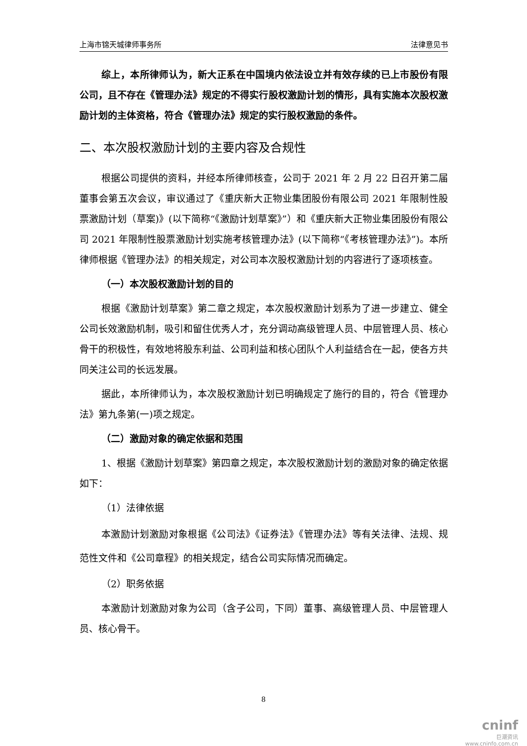上海市锦天城律师事务所 法律意见书
综上，本所律师认为，新大正系在中国境内依法设立并有效存续的已上市股份有限公司，且不存在《管理办法》规定的不得实行股权激励计划的情形，具有实施本次股权激励计划的主体资格，符合《管理办法》规定的实行股权激励的条件。
二、本次股权激励计划的主要内容及合规性
根据公司提供的资料，并经本所律师核查，公司于 2021 年 2 月 22 日召开第二届董事会第五次会议，审议通过了《重庆新大正物业集团股份有限公司 2021 年限制性股票激励计划（草案)》(以下简称“《激励计划草案》”）和《重庆新大正物业集团股份有限公司 2021 年限制性股票激励计划实施考核管理办法》(以下简称“《考核管理办法》”)。本所律师根据《管理办法》的相关规定，对公司本次股权激励计划的内容进行了逐项核查。
（一）本次股权激励计划的目的
根据《激励计划草案》第二章之规定，本次股权激励计划系为了进一步建立、健全公司长效激励机制，吸引和留住优秀人才，充分调动高级管理人员、中层管理人员、核心骨干的积极性，有效地将股东利益、公司利益和核心团队个人利益结合在一起，使各方共同关注公司的长远发展。
据此，本所律师认为，本次股权激励计划已明确规定了施行的目的，符合《管理办法》第九条第(一)项之规定。
（二）激励对象的确定依据和范围
1、根据《激励计划草案》第四章之规定，本次股权激励计划的激励对象的确定依据如下：
（1）法律依据
本激励计划激励对象根据《公司法》《证券法》《管理办法》等有关法律、法规、规范性文件和《公司章程》的相关规定，结合公司实际情况而确定。
（2）职务依据
本激励计划激励对象为公司（含子公司，下同）董事、高级管理人员、中层管理人员、核心骨干。
8
cninf
巨潮资讯
www.cninfo.com.cn